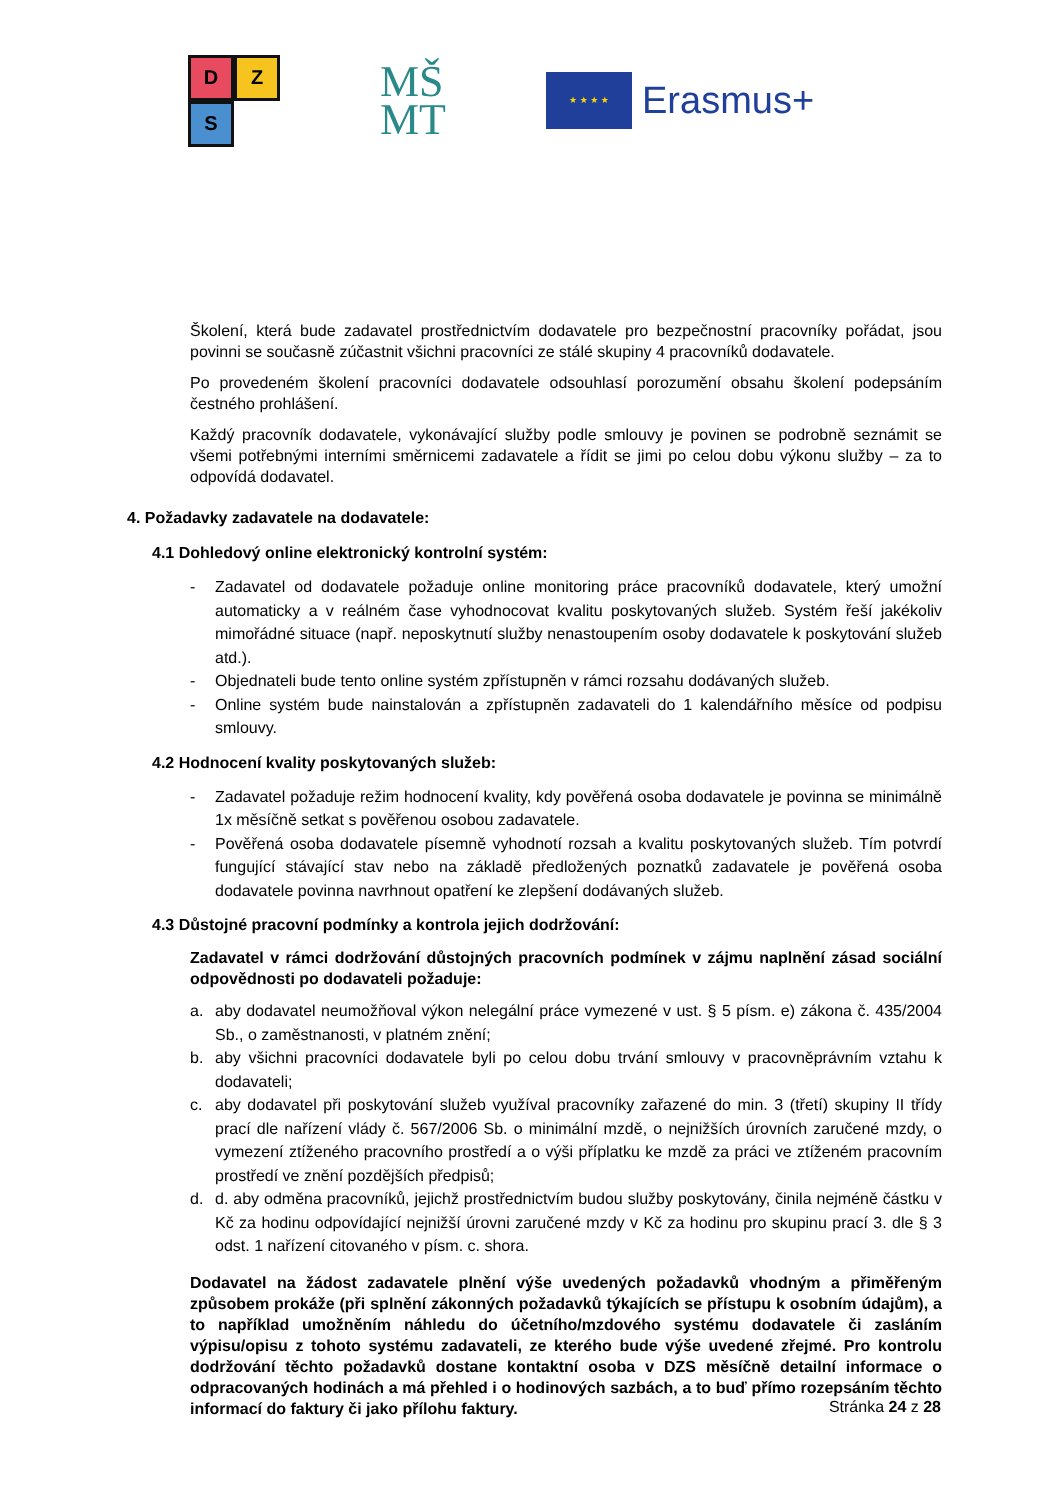D
Z
S
MŠ
MT
★ ★ ★ ★
Erasmus+
Školení, která bude zadavatel prostřednictvím dodavatele pro bezpečnostní pracovníky pořádat, jsou povinni se současně zúčastnit všichni pracovníci ze stálé skupiny 4 pracovníků dodavatele.
Po provedeném školení pracovníci dodavatele odsouhlasí porozumění obsahu školení podepsáním čestného prohlášení.
Každý pracovník dodavatele, vykonávající služby podle smlouvy je povinen se podrobně seznámit se všemi potřebnými interními směrnicemi zadavatele a řídit se jimi po celou dobu výkonu služby – za to odpovídá dodavatel.
4. Požadavky zadavatele na dodavatele:
4.1 Dohledový online elektronický kontrolní systém:
- Zadavatel od dodavatele požaduje online monitoring práce pracovníků dodavatele, který umožní automaticky a v reálném čase vyhodnocovat kvalitu poskytovaných služeb. Systém řeší jakékoliv mimořádné situace (např. neposkytnutí služby nenastoupením osoby dodavatele k poskytování služeb atd.).
- Objednateli bude tento online systém zpřístupněn v rámci rozsahu dodávaných služeb.
- Online systém bude nainstalován a zpřístupněn zadavateli do 1 kalendářního měsíce od podpisu smlouvy.
4.2 Hodnocení kvality poskytovaných služeb:
- Zadavatel požaduje režim hodnocení kvality, kdy pověřená osoba dodavatele je povinna se minimálně 1x měsíčně setkat s pověřenou osobou zadavatele.
- Pověřená osoba dodavatele písemně vyhodnotí rozsah a kvalitu poskytovaných služeb. Tím potvrdí fungující stávající stav nebo na základě předložených poznatků zadavatele je pověřená osoba dodavatele povinna navrhnout opatření ke zlepšení dodávaných služeb.
4.3 Důstojné pracovní podmínky a kontrola jejich dodržování:
Zadavatel v rámci dodržování důstojných pracovních podmínek v zájmu naplnění zásad sociální odpovědnosti po dodavateli požaduje:
a. aby dodavatel neumožňoval výkon nelegální práce vymezené v ust. § 5 písm. e) zákona č. 435/2004 Sb., o zaměstnanosti, v platném znění;
b. aby všichni pracovníci dodavatele byli po celou dobu trvání smlouvy v pracovněprávním vztahu k dodavateli;
c. aby dodavatel při poskytování služeb využíval pracovníky zařazené do min. 3 (třetí) skupiny II třídy prací dle nařízení vlády č. 567/2006 Sb. o minimální mzdě, o nejnižších úrovních zaručené mzdy, o vymezení ztíženého pracovního prostředí a o výši příplatku ke mzdě za práci ve ztíženém pracovním prostředí ve znění pozdějších předpisů;
d. d. aby odměna pracovníků, jejichž prostřednictvím budou služby poskytovány, činila nejméně částku v Kč za hodinu odpovídající nejnižší úrovni zaručené mzdy v Kč za hodinu pro skupinu prací 3. dle § 3 odst. 1 nařízení citovaného v písm. c. shora.
Dodavatel na žádost zadavatele plnění výše uvedených požadavků vhodným a přiměřeným způsobem prokáže (při splnění zákonných požadavků týkajících se přístupu k osobním údajům), a to například umožněním náhledu do účetního/mzdového systému dodavatele či zasláním výpisu/opisu z tohoto systému zadavateli, ze kterého bude výše uvedené zřejmé. Pro kontrolu dodržování těchto požadavků dostane kontaktní osoba v DZS měsíčně detailní informace o odpracovaných hodinách a má přehled i o hodinových sazbách, a to buď přímo rozepsáním těchto informací do faktury či jako přílohu faktury.
Stránka 24 z 28